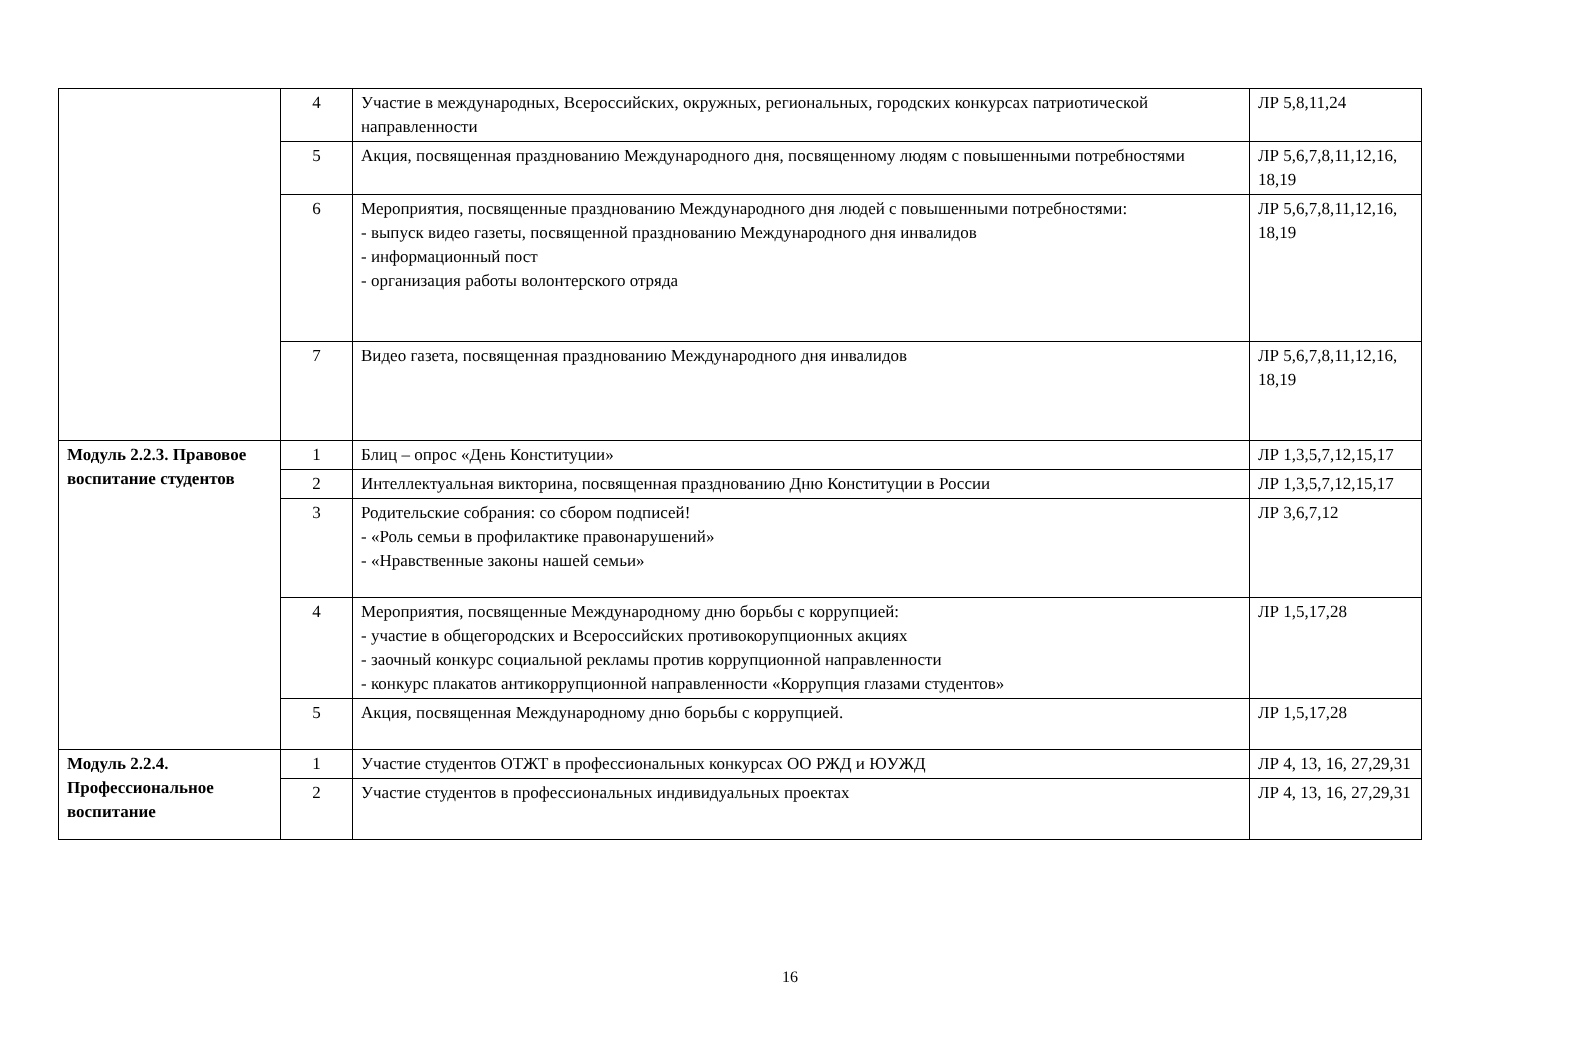| | 4 | Участие в международных, Всероссийских, окружных, региональных, городских конкурсах патриотической направленности | ЛР 5,8,11,24 |
| | 5 | Акция, посвященная празднованию Международного дня, посвященному людям с повышенными потребностями | ЛР 5,6,7,8,11,12,16, 18,19 |
| | 6 | Мероприятия, посвященные празднованию Международного дня людей с повышенными потребностями: - выпуск видео газеты, посвященной празднованию Международного дня инвалидов - информационный пост - организация работы волонтерского отряда | ЛР 5,6,7,8,11,12,16, 18,19 |
| | 7 | Видео газета, посвященная празднованию Международного дня инвалидов | ЛР 5,6,7,8,11,12,16, 18,19 |
| Модуль 2.2.3. Правовое воспитание студентов | 1 | Блиц – опрос «День Конституции» | ЛР 1,3,5,7,12,15,17 |
| | 2 | Интеллектуальная викторина, посвященная празднованию Дню Конституции в России | ЛР 1,3,5,7,12,15,17 |
| | 3 | Родительские собрания: со сбором подписей! - «Роль семьи в профилактике правонарушений» - «Нравственные законы нашей семьи» | ЛР 3,6,7,12 |
| | 4 | Мероприятия, посвященные Международному дню борьбы с коррупцией: - участие в общегородских и Всероссийских противокорупционных акциях - заочный конкурс социальной рекламы против коррупционной направленности - конкурс плакатов антикоррупционной направленности «Коррупция глазами студентов» | ЛР 1,5,17,28 |
| | 5 | Акция, посвященная Международному дню борьбы с коррупцией. | ЛР 1,5,17,28 |
| Модуль 2.2.4. Профессиональное воспитание | 1 | Участие студентов ОТЖТ в профессиональных конкурсах ОО РЖД и ЮУЖД | ЛР 4, 13, 16, 27,29,31 |
| | 2 | Участие студентов в профессиональных индивидуальных проектах | ЛР 4, 13, 16, 27,29,31 |
16